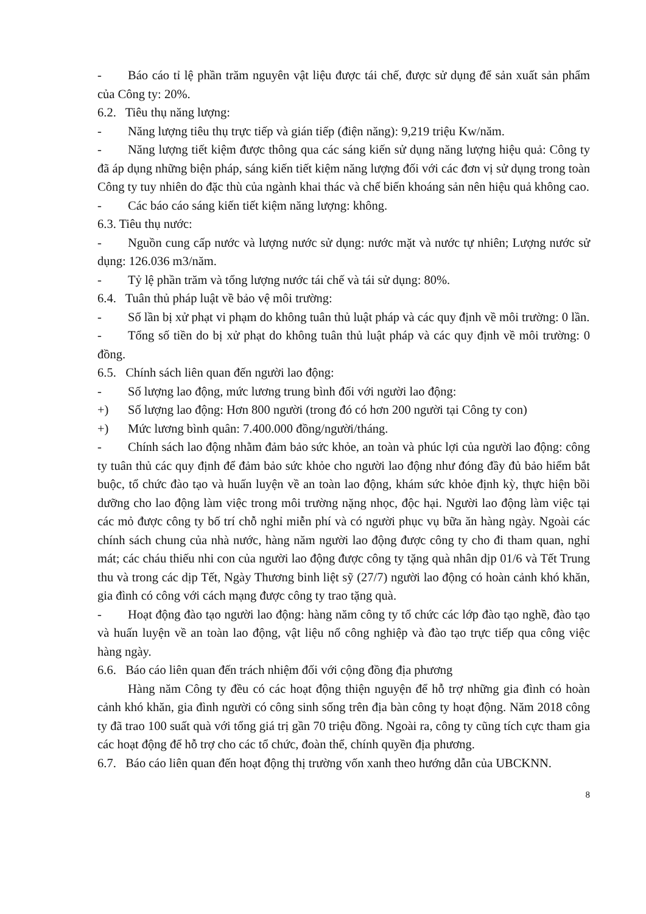- Báo cáo tỉ lệ phần trăm nguyên vật liệu được tái chế, được sử dụng để sản xuất sản phẩm của Công ty: 20%.
6.2. Tiêu thụ năng lượng:
- Năng lượng tiêu thụ trực tiếp và gián tiếp (điện năng): 9,219 triệu Kw/năm.
- Năng lượng tiết kiệm được thông qua các sáng kiến sử dụng năng lượng hiệu quả: Công ty đã áp dụng những biện pháp, sáng kiến tiết kiệm năng lượng đối với các đơn vị sử dụng trong toàn Công ty tuy nhiên do đặc thù của ngành khai thác và chế biến khoáng sản nên hiệu quả không cao.
- Các báo cáo sáng kiến tiết kiệm năng lượng: không.
6.3. Tiêu thụ nước:
- Nguồn cung cấp nước và lượng nước sử dụng: nước mặt và nước tự nhiên; Lượng nước sử dụng: 126.036 m3/năm.
- Tỷ lệ phần trăm và tổng lượng nước tái chế và tái sử dụng: 80%.
6.4. Tuân thủ pháp luật về bảo vệ môi trường:
- Số lần bị xử phạt vi phạm do không tuân thủ luật pháp và các quy định về môi trường: 0 lần.
- Tổng số tiền do bị xử phạt do không tuân thủ luật pháp và các quy định về môi trường: 0 đồng.
6.5. Chính sách liên quan đến người lao động:
- Số lượng lao động, mức lương trung bình đối với người lao động:
+) Số lượng lao động: Hơn 800 người (trong đó có hơn 200 người tại Công ty con)
+) Mức lương bình quân: 7.400.000 đồng/người/tháng.
- Chính sách lao động nhằm đảm bảo sức khỏe, an toàn và phúc lợi của người lao động: công ty tuân thủ các quy định để đảm bảo sức khỏe cho người lao động như đóng đầy đủ bảo hiểm bắt buộc, tổ chức đào tạo và huấn luyện về an toàn lao động, khám sức khỏe định kỳ, thực hiện bồi dưỡng cho lao động làm việc trong môi trường nặng nhọc, độc hại. Người lao động làm việc tại các mỏ được công ty bố trí chỗ nghỉ miễn phí và có người phục vụ bữa ăn hàng ngày. Ngoài các chính sách chung của nhà nước, hàng năm người lao động được công ty cho đi tham quan, nghỉ mát; các cháu thiếu nhi con của người lao động được công ty tặng quà nhân dịp 01/6 và Tết Trung thu và trong các dịp Tết, Ngày Thương binh liệt sỹ (27/7) người lao động có hoàn cảnh khó khăn, gia đình có công với cách mạng được công ty trao tặng quà.
- Hoạt động đào tạo người lao động: hàng năm công ty tổ chức các lớp đào tạo nghề, đào tạo và huấn luyện về an toàn lao động, vật liệu nổ công nghiệp và đào tạo trực tiếp qua công việc hàng ngày.
6.6. Báo cáo liên quan đến trách nhiệm đối với cộng đồng địa phương
Hàng năm Công ty đều có các hoạt động thiện nguyện để hỗ trợ những gia đình có hoàn cảnh khó khăn, gia đình người có công sinh sống trên địa bàn công ty hoạt động. Năm 2018 công ty đã trao 100 suất quà với tổng giá trị gần 70 triệu đồng. Ngoài ra, công ty cũng tích cực tham gia các hoạt động để hỗ trợ cho các tổ chức, đoàn thể, chính quyền địa phương.
6.7. Báo cáo liên quan đến hoạt động thị trường vốn xanh theo hướng dẫn của UBCKNN.
8